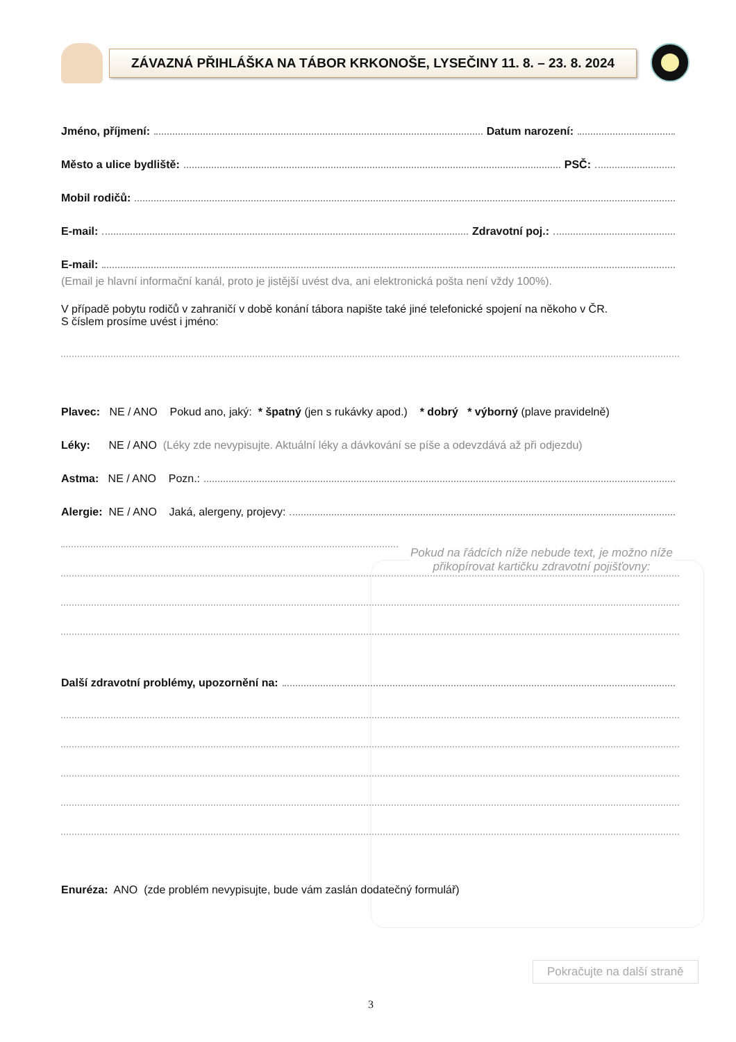ZÁVAZNÁ PŘIHLÁŠKA NA TÁBOR KRKONOŠE, LYSEČINY 11. 8. – 23. 8. 2024
Pokud na řádcích níže nebude text, je možno níže přikopírovat kartičku zdravotní pojišťovny:
Jméno, příjmení: Datum narození:
Město a ulice bydliště: PSČ:
Mobil rodičů:
E-mail: Zdravotní poj.:
E-mail:
(Email je hlavní informační kanál, proto je jistější uvést dva, ani elektronická pošta není vždy 100%).
V případě pobytu rodičů v zahraničí v době konání tábora napište také jiné telefonické spojení na někoho v ČR.
S číslem prosíme uvést i jméno:
Plavec: NE / ANO Pokud ano, jaký: * špatný (jen s rukávky apod.) * dobrý * výborný (plave pravidelně)
Léky: NE / ANO (Léky zde nevypisujte. Aktuální léky a dávkování se píše a odevzdává až při odjezdu)
Astma: NE / ANO Pozn.:
Alergie: NE / ANO Jaká, alergeny, projevy:
Další zdravotní problémy, upozornění na:
Enuréza: ANO (zde problém nevypisujte, bude vám zaslán dodatečný formulář)
Pokračujte na další straně
3